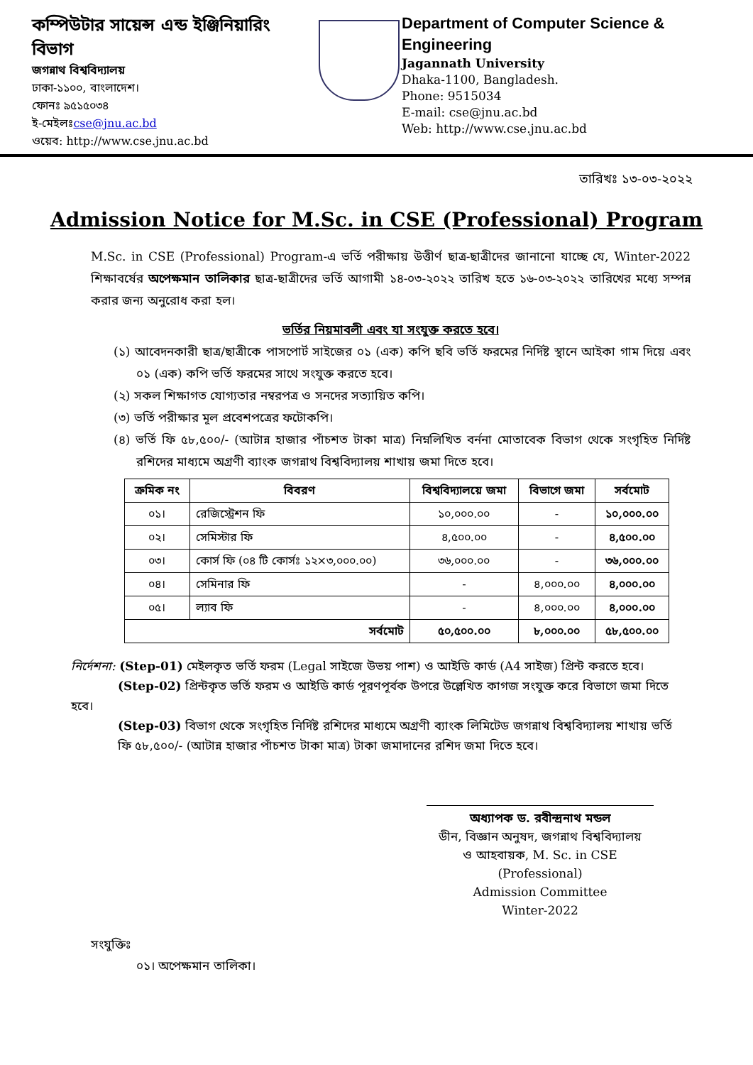কম্পিউটার সায়েন্স এন্ড ইঞ্জিনিয়ারিং বিভাগ
জগন্নাথ বিশ্ববিদ্যালয়
ঢাকা-১১০০, বাংলাদেশ।
ফোনঃ ৯৫১৫০৩৪
ই-মেইলঃcse@jnu.ac.bd
ওয়েব: http://www.cse.jnu.ac.bd
Department of Computer Science & Engineering
Jagannath University
Dhaka-1100, Bangladesh.
Phone: 9515034
E-mail: cse@jnu.ac.bd
Web: http://www.cse.jnu.ac.bd
তারিখঃ ১৩-০৩-২০২২
Admission Notice for M.Sc. in CSE (Professional) Program
M.Sc. in CSE (Professional) Program-এ ভর্তি পরীক্ষায় উত্তীর্ণ ছাত্র-ছাত্রীদের জানানো যাচ্ছে যে, Winter-2022 শিক্ষাবর্ষের অপেক্ষমান তালিকার ছাত্র-ছাত্রীদের ভর্তি আগামী ১৪-০৩-২০২২ তারিখ হতে ১৬-০৩-২০২২ তারিখের মধ্যে সম্পন্ন করার জন্য অনুরোধ করা হল।
ভর্তির নিয়মাবলী এবং যা সংযুক্ত করতে হবে।
(১) আবেদনকারী ছাত্র/ছাত্রীকে পাসপোর্ট সাইজের ০১ (এক) কপি ছবি ভর্তি ফরমের নির্দিষ্ট স্থানে আইকা গাম দিয়ে এবং ০১ (এক) কপি ভর্তি ফরমের সাথে সংযুক্ত করতে হবে।
(২) সকল শিক্ষাগত যোগ্যতার নম্বরপত্র ও সনদের সত্যায়িত কপি।
(৩) ভর্তি পরীক্ষার মূল প্রবেশপত্রের ফটোকপি।
(৪) ভর্তি ফি ৫৮,৫০০/- (আটান্ন হাজার পাঁচশত টাকা মাত্র) নিম্নলিখিত বর্ননা মোতাবেক বিভাগ থেকে সংগৃহিত নির্দিষ্ট রশিদের মাধ্যমে অগ্রণী ব্যাংক জগন্নাথ বিশ্ববিদ্যালয় শাখায় জমা দিতে হবে।
| ক্রমিক নং | বিবরণ | বিশ্ববিদ্যালয়ে জমা | বিভাগে জমা | সর্বমোট |
| --- | --- | --- | --- | --- |
| ০১। | রেজিস্ট্রেশন ফি | ১০,০০০.০০ | - | ১০,০০০.০০ |
| ০২। | সেমিস্টার ফি | ৪,৫০০.০০ | - | ৪,৫০০.০০ |
| ০৩। | কোর্স ফি (০৪ টি কোর্সঃ ১২×৩,০০০.০০) | ৩৬,০০০.০০ | - | ৩৬,০০০.০০ |
| ০৪। | সেমিনার ফি | - | ৪,০০০.০০ | ৪,০০০.০০ |
| ০৫। | ল্যাব ফি | - | ৪,০০০.০০ | ৪,০০০.০০ |
| সর্বমোট | | ৫০,৫০০.০০ | ৮,০০০.০০ | ৫৮,৫০০.০০ |
নির্দেশনা: (Step-01) মেইলকৃত ভর্তি ফরম (Legal সাইজে উভয় পাশ) ও আইডি কার্ড (A4 সাইজ) প্রিন্ট করতে হবে।
(Step-02) প্রিন্টকৃত ভর্তি ফরম ও আইডি কার্ড পূরণপূর্বক উপরে উল্লেখিত কাগজ সংযুক্ত করে বিভাগে জমা দিতে হবে।
(Step-03) বিভাগ থেকে সংগৃহিত নির্দিষ্ট রশিদের মাধ্যমে অগ্রণী ব্যাংক লিমিটেড জগন্নাথ বিশ্ববিদ্যালয় শাখায় ভর্তি ফি ৫৮,৫০০/- (আটান্ন হাজার পাঁচশত টাকা মাত্র) টাকা জমাদানের রশিদ জমা দিতে হবে।
অধ্যাপক ড. রবীন্দ্রনাথ মন্ডল
ডীন, বিজ্ঞান অনুষদ, জগন্নাথ বিশ্ববিদ্যালয়
ও আহবায়ক, M. Sc. in CSE (Professional)
Admission Committee
Winter-2022
সংযুক্তিঃ
০১। অপেক্ষমান তালিকা।